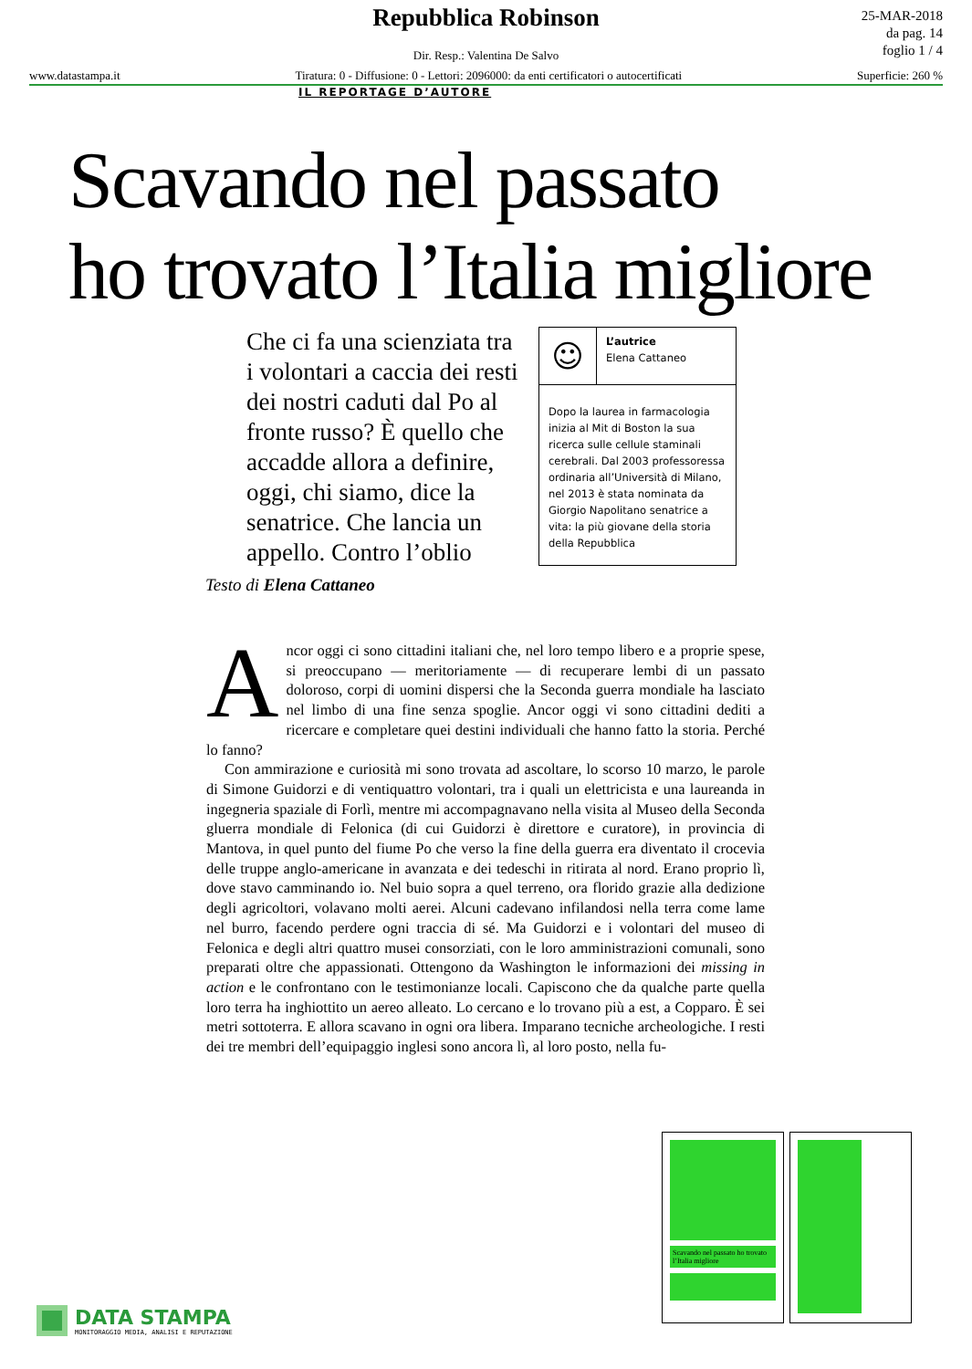Repubblica Robinson
25-MAR-2018
da pag. 14
foglio 1 / 4
Dir. Resp.: Valentina De Salvo
www.datastampa.it Tiratura: 0 - Diffusione: 0 - Lettori: 2096000: da enti certificatori o autocertificati Superficie: 260 %
IL REPORTAGE D’AUTORE
Scavando nel passato
ho trovato l’Italia migliore
Che ci fa una scienziata tra i volontari a caccia dei resti dei nostri caduti dal Po al fronte russo? È quello che accadde allora a definire, oggi, chi siamo, dice la senatrice. Che lancia un appello. Contro l’oblio
☺
L’autrice
Elena Cattaneo
Dopo la laurea in farmacologia inizia al Mit di Boston la sua ricerca sulle cellule staminali cerebrali. Dal 2003 professoressa ordinaria all’Università di Milano, nel 2013 è stata nominata da Giorgio Napolitano senatrice a vita: la più giovane della storia della Repubblica
Testo di Elena Cattaneo
Ancor oggi ci sono cittadini italiani che, nel loro tempo libero e a proprie spese, si preoccupano — meritoriamente — di recuperare lembi di un passato doloroso, corpi di uomini dispersi che la Seconda guerra mondiale ha lasciato nel limbo di una fine senza spoglie. Ancor oggi vi sono cittadini dediti a ricercare e completare quei destini individuali che hanno fatto la storia. Perché lo fanno?
Con ammirazione e curiosità mi sono trovata ad ascoltare, lo scorso 10 marzo, le parole di Simone Guidorzi e di ventiquattro volontari, tra i quali un elettricista e una laureanda in ingegneria spaziale di Forlì, mentre mi accompagnavano nella visita al Museo della Seconda gluerra mondiale di Felonica (di cui Guidorzi è direttore e curatore), in provincia di Mantova, in quel punto del fiume Po che verso la fine della guerra era diventato il crocevia delle truppe anglo-americane in avanzata e dei tedeschi in ritirata al nord. Erano proprio lì, dove stavo camminando io. Nel buio sopra a quel terreno, ora florido grazie alla dedizione degli agricoltori, volavano molti aerei. Alcuni cadevano infilandosi nella terra come lame nel burro, facendo perdere ogni traccia di sé. Ma Guidorzi e i volontari del museo di Felonica e degli altri quattro musei consorziati, con le loro amministrazioni comunali, sono preparati oltre che appassionati. Ottengono da Washington le informazioni dei missing in action e le confrontano con le testimonianze locali. Capiscono che da qualche parte quella loro terra ha inghiottito un aereo alleato. Lo cercano e lo trovano più a est, a Copparo. È sei metri sottoterra. E allora scavano in ogni ora libera. Imparano tecniche archeologiche. I resti dei tre membri dell’equipaggio inglesi sono ancora lì, al loro posto, nella fu-
Scavando nel passato ho trovato l’Italia migliore
DATA STAMPA
MONITORAGGIO MEDIA, ANALISI E REPUTAZIONE